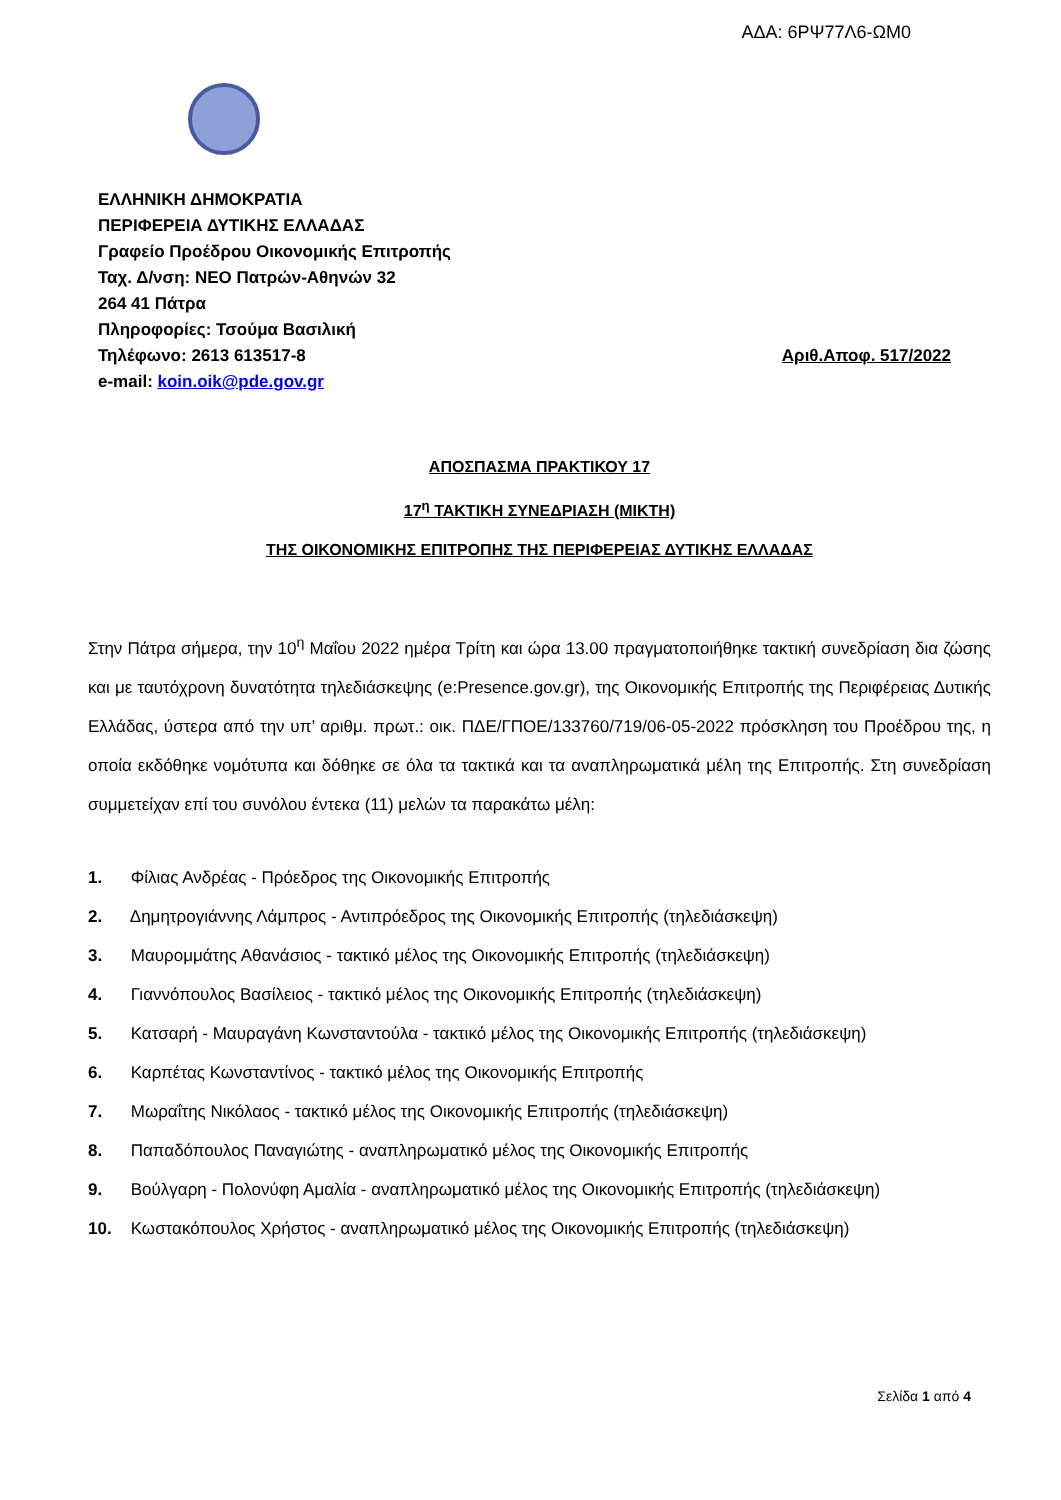ΑΔΑ: 6ΡΨ77Λ6-ΩΜ0
ΕΛΛΗΝΙΚΗ ΔΗΜΟΚΡΑΤΙΑ
ΠΕΡΙΦΕΡΕΙΑ ΔΥΤΙΚΗΣ ΕΛΛΑΔΑΣ
Γραφείο Προέδρου Οικονομικής Επιτροπής
Ταχ. Δ/νση: ΝΕΟ Πατρών-Αθηνών 32
264 41 Πάτρα
Πληροφορίες: Τσούμα Βασιλική
Τηλέφωνο: 2613 613517-8 Αριθ.Αποφ. 517/2022
e-mail: koin.oik@pde.gov.gr
ΑΠΟΣΠΑΣΜΑ ΠΡΑΚΤΙΚΟΥ 17
17<sup>η</sup> ΤΑΚΤΙΚΗ ΣΥΝΕΔΡΙΑΣΗ (ΜΙΚΤΗ)
ΤΗΣ ΟΙΚΟΝΟΜΙΚΗΣ ΕΠΙΤΡΟΠΗΣ ΤΗΣ ΠΕΡΙΦΕΡΕΙΑΣ ΔΥΤΙΚΗΣ ΕΛΛΑΔΑΣ
Στην Πάτρα σήμερα, την 10<sup>η</sup> Μαΐου 2022 ημέρα Τρίτη και ώρα 13.00 πραγματοποιήθηκε τακτική συνεδρίαση δια ζώσης και με ταυτόχρονη δυνατότητα τηλεδιάσκεψης (e:Presence.gov.gr), της Οικονομικής Επιτροπής της Περιφέρειας Δυτικής Ελλάδας, ύστερα από την υπ’ αριθμ. πρωτ.: οικ. ΠΔΕ/ΓΠΟΕ/133760/719/06-05-2022 πρόσκληση του Προέδρου της, η οποία εκδόθηκε νομότυπα και δόθηκε σε όλα τα τακτικά και τα αναπληρωματικά μέλη της Επιτροπής. Στη συνεδρίαση συμμετείχαν επί του συνόλου έντεκα (11) μελών τα παρακάτω μέλη:
1. Φίλιας Ανδρέας - Πρόεδρος της Οικονομικής Επιτροπής
2. Δημητρογιάννης Λάμπρος - Αντιπρόεδρος της Οικονομικής Επιτροπής (τηλεδιάσκεψη)
3. Μαυρομμάτης Αθανάσιος - τακτικό μέλος της Οικονομικής Επιτροπής (τηλεδιάσκεψη)
4. Γιαννόπουλος Βασίλειος - τακτικό μέλος της Οικονομικής Επιτροπής (τηλεδιάσκεψη)
5. Κατσαρή - Μαυραγάνη Κωνσταντούλα - τακτικό μέλος της Οικονομικής Επιτροπής (τηλεδιάσκεψη)
6. Καρπέτας Κωνσταντίνος - τακτικό μέλος της Οικονομικής Επιτροπής
7. Μωραΐτης Νικόλαος - τακτικό μέλος της Οικονομικής Επιτροπής (τηλεδιάσκεψη)
8. Παπαδόπουλος Παναγιώτης - αναπληρωματικό μέλος της Οικονομικής Επιτροπής
9. Βούλγαρη - Πολονύφη Αμαλία - αναπληρωματικό μέλος της Οικονομικής Επιτροπής (τηλεδιάσκεψη)
10. Κωστακόπουλος Χρήστος - αναπληρωματικό μέλος της Οικονομικής Επιτροπής (τηλεδιάσκεψη)
Σελίδα 1 από 4